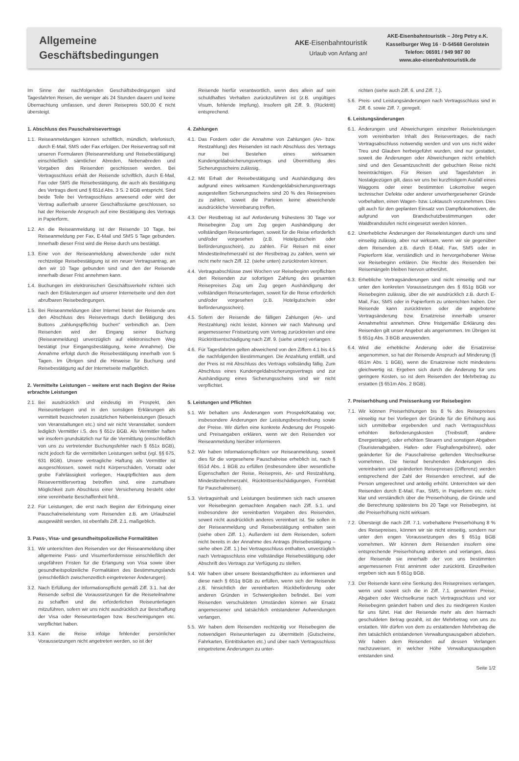Allgemeine
Geschäftsbedingungen
AKE-Eisenbahntouristik
Urlaub von Anfang an!
AKE-Eisenbahntouristik – Jörg Petry e.K.
Kasselburger Weg 16 · D-54568 Gerolstein
Telefon: 06591 / 949 987 00
www.ake-eisenbahntouristik.de
Im Sinne der nachfolgenden Geschäftsbedingungen sind Tagesfahrten Reisen, die weniger als 24 Stunden dauern und keine Übernachtung umfassen, und deren Reisepreis 500,00 € nicht übersteigt.
1. Abschluss des Pauschalreisevertrags
1.1.
Reiseanmeldungen können schriftlich, mündlich, telefonisch, durch E-Mail, SMS oder Fax erfolgen. Der Reisevertrag soll mit unseren Formularen (Reiseanmeldung und Reisebestätigung) einschließlich sämtlicher Abreden, Nebenabreden und Vorgaben des Reisenden geschlossen werden. Bei Vertragsschluss erhält der Reisende schriftlich, durch E-Mail, Fax oder SMS die Reisebestätigung, die auch als Bestätigung des Vertrags dient und § 651d Abs. 3 S. 2 BGB entspricht. Sind beide Teile bei Vertragsschluss anwesend oder wird der Vertrag außerhalb unserer Geschäftsräume geschlossen, so hat der Reisende Anspruch auf eine Bestätigung des Vertrags in Papierform.
1.2.
An die Reiseanmeldung ist der Reisende 10 Tage, bei Reiseanmeldung per Fax, E-Mail und SMS 5 Tage gebunden. Innerhalb dieser Frist wird die Reise durch uns bestätigt.
1.3.
Eine von der Reiseanmeldung abweichende oder nicht rechtzeitige Reisebestätigung ist ein neuer Vertragsantrag, an den wir 10 Tage gebunden sind und den der Reisende innerhalb dieser Frist annehmen kann.
1.4.
Buchungen im elektronischen Geschäftsverkehr richten sich nach den Erläuterungen auf unserer Internetseite und den dort abrufbaren Reisebedingungen.
1.5.
Bei Reiseanmeldungen über Internet bietet der Reisende uns den Abschluss des Reisevertrags durch Betätigung des Buttons „zahlungspflichtig buchen“ verbindlich an. Dem Reisenden wird der Eingang seiner Buchung (Reiseanmeldung) unverzüglich auf elektronischem Weg bestätigt (nur Eingangsbestätigung, keine Annahme). Die Annahme erfolgt durch die Reisebestätigung innerhalb von 5 Tagen. Im Übrigen sind die Hinweise für Buchung und Reisebestätigung auf der Internetseite maßgeblich.
2. Vermittelte Leistungen – weitere erst nach Beginn der Reise erbrachte Leistungen
2.1.
Bei ausdrücklich und eindeutig im Prospekt, den Reiseunterlagen und in den sonstigen Erklärungen als vermittelt bezeichneten zusätzlichen Nebenleistungen (Besuch von Veranstaltungen etc.) sind wir nicht Veranstalter, sondern lediglich Vermittler i.S. des § 651v BGB. Als Vermittler haften wir insofern grundsätzlich nur für die Vermittlung (einschließlich von uns zu vertretender Buchungsfehler nach § 651x BGB), nicht jedoch für die vermittelten Leistungen selbst (vgl. §§ 675, 631 BGB). Unsere vertragliche Haftung als Vermittler ist ausgeschlossen, soweit nicht Körperschäden, Vorsatz oder grobe Fahrlässigkeit vorliegen, Hauptpflichten aus dem Reisevermittlervertrag betroffen sind, eine zumutbare Möglichkeit zum Abschluss einer Versicherung besteht oder eine vereinbarte Beschaffenheit fehlt.
2.2.
Für Leistungen, die erst nach Beginn der Erbringung einer Pauschalreiseleistung vom Reisenden z.B. am Urlaubsziel ausgewählt werden, ist ebenfalls Ziff. 2.1. maßgeblich.
3. Pass-, Visa- und gesundheitspolizeiliche Formalitäten
3.1.
Wir unterrichten den Reisenden vor der Reiseanmeldung über allgemeine Pass- und Visumerfordernisse einschließlich der ungefähren Fristen für die Erlangung von Visa sowie über gesundheitspolizeiliche Formalitäten des Bestimmungslands (einschließlich zwischenzeitlich eingetretener Änderungen).
3.2.
Nach Erfüllung der Informationspflicht gemäß Ziff. 3.1. hat der Reisende selbst die Voraussetzungen für die Reiseteilnahme zu schaffen und die erforderlichen Reiseunterlagen mitzuführen, sofern wir uns nicht ausdrücklich zur Beschaffung der Visa oder Reiseunterlagen bzw. Bescheinigungen etc. verpflichtet haben.
3.3.
Kann die Reise infolge fehlender persönlicher Voraussetzungen nicht angetreten werden, so ist der
Reisende hierfür verantwortlich, wenn dies allein auf sein schuldhaftes Verhalten zurückzuführen ist (z.B. ungültiges Visum, fehlende Impfung). Insofern gilt Ziff. 9. (Rücktritt) entsprechend.
4. Zahlungen
4.1.
Das Fordern oder die Annahme von Zahlungen (An- bzw. Restzahlung) des Reisenden ist nach Abschluss des Vertrags nur bei Bestehen eines wirksamen Kundengeldabsicherungsvertrags und Übermittlung des Sicherungsscheins zulässig.
4.2.
Mit Erhalt der Reisebestätigung und Aushändigung des aufgrund eines wirksamen Kundengeldabsicherungsvertrags ausgestellten Sicherungsscheins sind 20 % des Reisepreises zu zahlen, soweit die Parteien keine abweichende ausdrückliche Vereinbarung treffen.
4.3.
Der Restbetrag ist auf Anforderung frühestens 30 Tage vor Reisebeginn Zug um Zug gegen Aushändigung der vollständigen Reiseunterlagen, soweit für die Reise erforderlich und/oder vorgesehen (z.B. Hotelgutschein oder Beförderungsschein), zu zahlen. Für Reisen mit einer Mindestteilnehmerzahl ist der Restbetrag zu zahlen, wenn wir nicht mehr nach Ziff. 12. (siehe unten) zurücktreten können.
4.4.
Vertragsabschlüsse zwei Wochen vor Reisebeginn verpflichten den Reisenden zur sofortigen Zahlung des gesamten Reisepreises Zug um Zug gegen Aushändigung der vollständigen Reiseunterlagen, soweit für die Reise erforderlich und/oder vorgesehen (z.B. Hotelgutschein oder Beförderungsschein).
4.5.
Sofern der Reisende die fälligen Zahlungen (An- und Restzahlung) nicht leistet, können wir nach Mahnung und angemessener Fristsetzung vom Vertrag zurücktreten und eine Rücktrittsentschädigung nach Ziff. 9. (siehe unten) verlangen.
4.6.
Für Tagesfahrten gelten abweichend von den Ziffern 4.1 bis 4.5 die nachfolgenden Bestimmungen. Die Anzahlung entfällt, und der Preis ist mit Abschluss des Vertrags vollständig fällig. Zum Abschluss eines Kundengeldabsicherungsvertrags und zur Aushändigung eines Sicherungsscheins sind wir nicht verpflichtet.
5. Leistungen und Pflichten
5.1.
Wir behalten uns Änderungen vom Prospekt/Katalog vor, insbesondere Änderungen der Leistungsbeschreibung sowie der Preise. Wir dürfen eine konkrete Änderung der Prospekt- und Preisangaben erklären, wenn wir den Reisenden vor Reiseanmeldung hierüber informieren.
5.2.
Wir haben Informationspflichten vor Reiseanmeldung, soweit dies für die vorgesehene Pauschalreise erheblich ist, nach § 651d Abs. 1 BGB zu erfüllen (insbesondere über wesentliche Eigenschaften der Reise, Reisepreis, An- und Restzahlung, Mindestteilnehmerzahl, Rücktrittsentschädigungen, Formblatt für Pauschalreisen).
5.3.
Vertragsinhalt und Leistungen bestimmen sich nach unseren vor Reisebeginn gemachten Angaben nach Ziff. 5.1. und insbesondere der vereinbarten Vorgaben des Reisenden, soweit nicht ausdrücklich anderes vereinbart ist. Sie sollen in der Reiseanmeldung und Reisebestätigung enthalten sein (siehe oben Ziff. 1.). Außerdem ist dem Reisenden, sofern nicht bereits in der Annahme des Antrags (Reisebestätigung – siehe oben Ziff. 1.) bei Vertragsschluss enthalten, unverzüglich nach Vertragsschluss eine vollständige Reisebestätigung oder Abschrift des Vertrags zur Verfügung zu stellen.
5.4.
Wir haben über unsere Beistandspflichten zu informieren und diese nach § 651q BGB zu erfüllen, wenn sich der Reisende z.B. hinsichtlich der vereinbarten Rückbeförderung oder anderen Gründen in Schwierigkeiten befindet. Bei vom Reisenden verschuldeten Umständen können wir Ersatz angemessener und tatsächlich entstandener Aufwendungen verlangen.
5.5.
Wir haben dem Reisenden rechtzeitig vor Reisebeginn die notwendigen Reiseunterlagen zu übermitteln (Gutscheine, Fahrkarten, Eintrittskarten etc.) und über nach Vertragsschluss eingetretene Änderungen zu unter-
richten (siehe auch Ziff. 6. und Ziff. 7.).
5.6.
Preis- und Leistungsänderungen nach Vertragsschluss sind in Ziff. 6. sowie Ziff. 7. geregelt.
6. Leistungsänderungen
6.1.
Änderungen und Abweichungen einzelner Reiseleistungen vom vereinbarten Inhalt des Reisevertrages, die nach Vertragsabschluss notwendig werden und von uns nicht wider Treu und Glauben herbeigeführt wurden, sind nur gestattet, soweit die Änderungen oder Abweichungen nicht erheblich sind und den Gesamtzuschnitt der gebuchten Reise nicht beeinträchtigen. Für Reisen und Tagesfahrten in Nostalgiezügen gilt, dass wir uns bei kurzfristigem Ausfall eines Waggons oder einer bestimmten Lokomotive wegen technischer Defekte oder anderer unvorhergesehener Gründe vorbehalten, einen Wagen- bzw. Loktausch vorzunehmen. Dies gilt auch für den geplanten Einsatz von Dampflokomotiven, die aufgrund von Brandschutzbestimmungen oder Waldbrandstufen nicht eingesetzt werden können.
6.2.
Unerhebliche Änderungen der Reiseleistungen durch uns sind einseitig zulässig, aber nur wirksam, wenn wir sie gegenüber dem Reisenden z.B. durch E-Mail, Fax, SMS oder in Papierform klar, verständlich und in hervorgehobener Weise vor Reisebeginn erklären. Die Rechte des Reisenden bei Reisemängeln bleiben hiervon unberührt.
6.3.
Erhebliche Vertragsänderungen sind nicht einseitig und nur unter den konkreten Voraussetzungen des § 651g BGB vor Reisebeginn zulässig, über die wir ausdrücklich z.B. durch E-Mail, Fax, SMS oder in Papierform zu unterrichten haben. Der Reisende kann zurücktreten oder die angebotene Vertragsänderung bzw. Ersatzreise innerhalb unserer Annahmefrist annehmen. Ohne fristgemäße Erklärung des Reisenden gilt unser Angebot als angenommen. Im Übrigen ist § 651g Abs. 3 BGB anzuwenden.
6.4.
Wird die erhebliche Änderung oder die Ersatzreise angenommen, so hat der Reisende Anspruch auf Minderung (§ 651m Abs. 1 BGB), wenn die Ersatzreise nicht mindestens gleichwertig ist. Ergeben sich durch die Änderung für uns geringere Kosten, so ist dem Reisenden der Mehrbetrag zu erstatten (§ 651m Abs. 2 BGB).
7. Preiserhöhung und Preissenkung vor Reisebeginn
7.1.
Wir können Preiserhöhungen bis 8 % des Reisepreises einseitig nur bei Vorliegen der Gründe für die Erhöhung aus sich unmittelbar ergebenden und nach Vertragsschluss erhöhten Beförderungskosten (Treibstoff, andere Energieträger), oder erhöhten Steuern und sonstigen Abgaben (Touristenabgaben, Hafen- oder Flughafengebühren), oder geänderter für die Pauschalreise geltenden Wechselkurse vornehmen. Die hierauf beruhenden Änderungen des vereinbarten und geänderten Reisepreises (Differenz) werden entsprechend der Zahl der Reisenden errechnet, auf die Person umgerechnet und anteilig erhöht. Unterrichten wir den Reisenden durch E-Mail, Fax, SMS, in Papierform etc. nicht klar und verständlich über die Preiserhöhung, die Gründe und die Berechnung spätestens bis 20 Tage vor Reisebeginn, ist die Preiserhöhung nicht wirksam.
7.2.
Übersteigt die nach Ziff. 7.1. vorbehaltene Preiserhöhung 8 % des Reisepreises, können wir sie nicht einseitig, sondern nur unter den engen Voraussetzungen des § 651g BGB vornehmen. Wir können dem Reisenden insofern eine entsprechende Preiserhöhung anbieten und verlangen, dass der Reisende sie innerhalb der von uns bestimmten angemessenen Frist annimmt oder zurücktritt. Einzelheiten ergeben sich aus § 651g BGB.
7.3.
Der Reisende kann eine Senkung des Reisepreises verlangen, wenn und soweit sich die in Ziff. 7.1. genannten Preise, Abgaben oder Wechselkurse nach Vertragsschluss und vor Reisebeginn geändert haben und dies zu niedrigeren Kosten für uns führt. Hat der Reisende mehr als den hiernach geschuldeten Betrag gezahlt, ist der Mehrbetrag von uns zu erstatten. Wir dürfen von dem zu erstattenden Mehrbetrag die ihm tatsächlich entstandenen Verwaltungsausgaben abziehen. Wir haben dem Reisenden auf dessen Verlangen nachzuweisen, in welcher Höhe Verwaltungsausgaben entstanden sind.
Seite 1/2